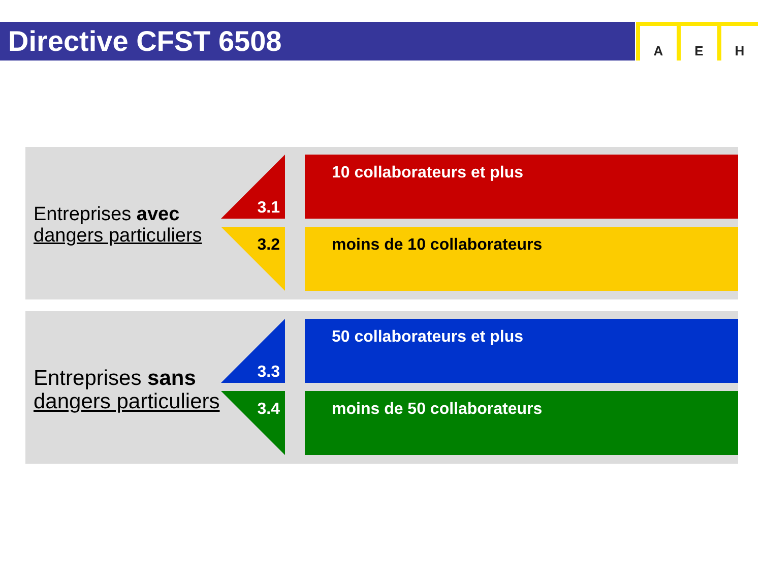Directive CFST 6508
A E H
Entreprises avec
dangers particuliers
3.1 10 collaborateurs et plus
3.2 moins de 10 collaborateurs
Entreprises sans
dangers particuliers
3.3 50 collaborateurs et plus
3.4 moins de 50 collaborateurs